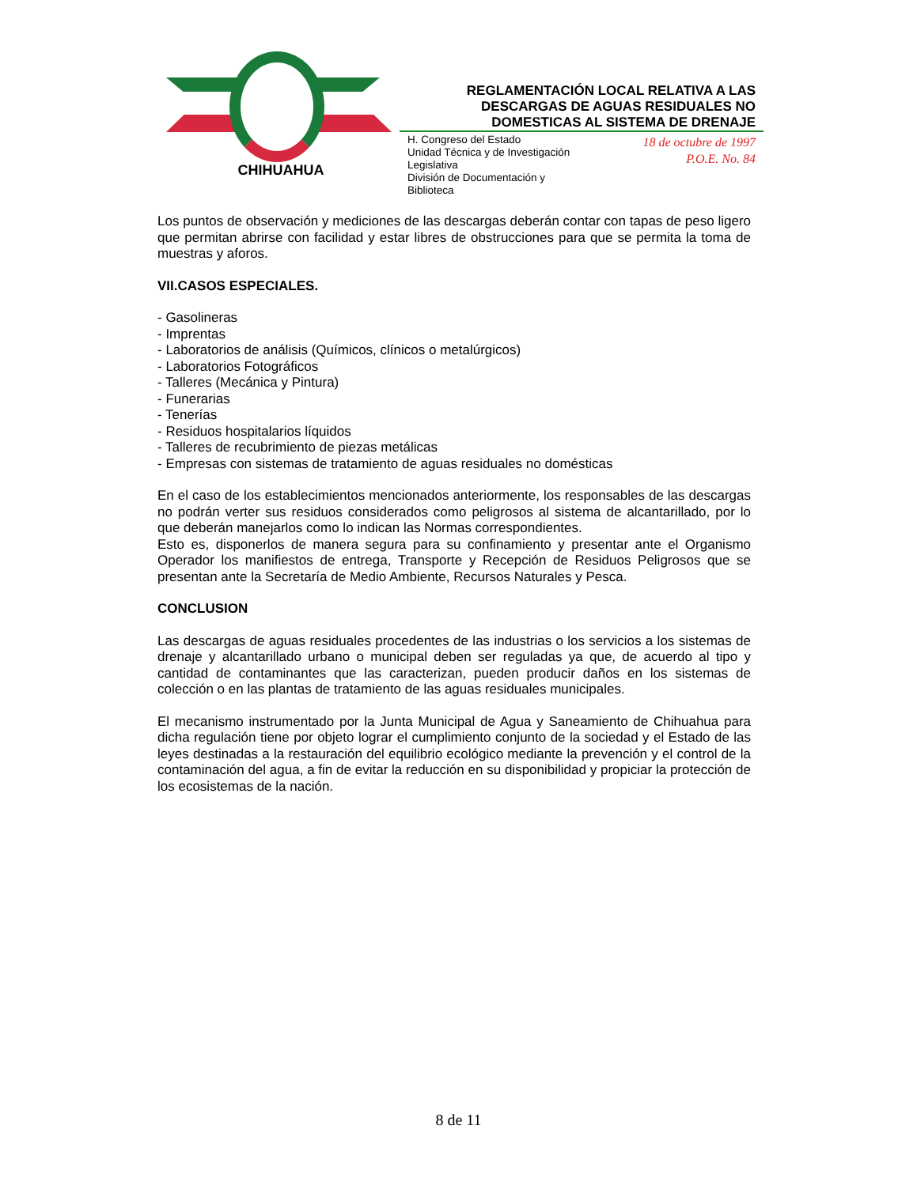CHIHUAHUA
REGLAMENTACIÓN LOCAL RELATIVA A LAS
DESCARGAS DE AGUAS RESIDUALES NO
DOMESTICAS AL SISTEMA DE DRENAJE
H. Congreso del Estado
Unidad Técnica y de Investigación
Legislativa
División de Documentación y
Biblioteca
18 de octubre de 1997
P.O.E. No. 84
Los puntos de observación y mediciones de las descargas deberán contar con tapas de peso ligero que permitan abrirse con facilidad y estar libres de obstrucciones para que se permita la toma de muestras y aforos.
VII.CASOS ESPECIALES.
- Gasolineras
- Imprentas
- Laboratorios de análisis (Químicos, clínicos o metalúrgicos)
- Laboratorios Fotográficos
- Talleres (Mecánica y Pintura)
- Funerarias
- Tenerías
- Residuos hospitalarios líquidos
- Talleres de recubrimiento de piezas metálicas
- Empresas con sistemas de tratamiento de aguas residuales no domésticas
En el caso de los establecimientos mencionados anteriormente, los responsables de las descargas no podrán verter sus residuos considerados como peligrosos al sistema de alcantarillado, por lo que deberán manejarlos como lo indican las Normas correspondientes.
Esto es, disponerlos de manera segura para su confinamiento y presentar ante el Organismo Operador los manifiestos de entrega, Transporte y Recepción de Residuos Peligrosos que se presentan ante la Secretaría de Medio Ambiente, Recursos Naturales y Pesca.
CONCLUSION
Las descargas de aguas residuales procedentes de las industrias o los servicios a los sistemas de drenaje y alcantarillado urbano o municipal deben ser reguladas ya que, de acuerdo al tipo y cantidad de contaminantes que las caracterizan, pueden producir daños en los sistemas de colección o en las plantas de tratamiento de las aguas residuales municipales.
El mecanismo instrumentado por la Junta Municipal de Agua y Saneamiento de Chihuahua para dicha regulación tiene por objeto lograr el cumplimiento conjunto de la sociedad y el Estado de las leyes destinadas a la restauración del equilibrio ecológico mediante la prevención y el control de la contaminación del agua, a fin de evitar la reducción en su disponibilidad y propiciar la protección de los ecosistemas de la nación.
8 de 11